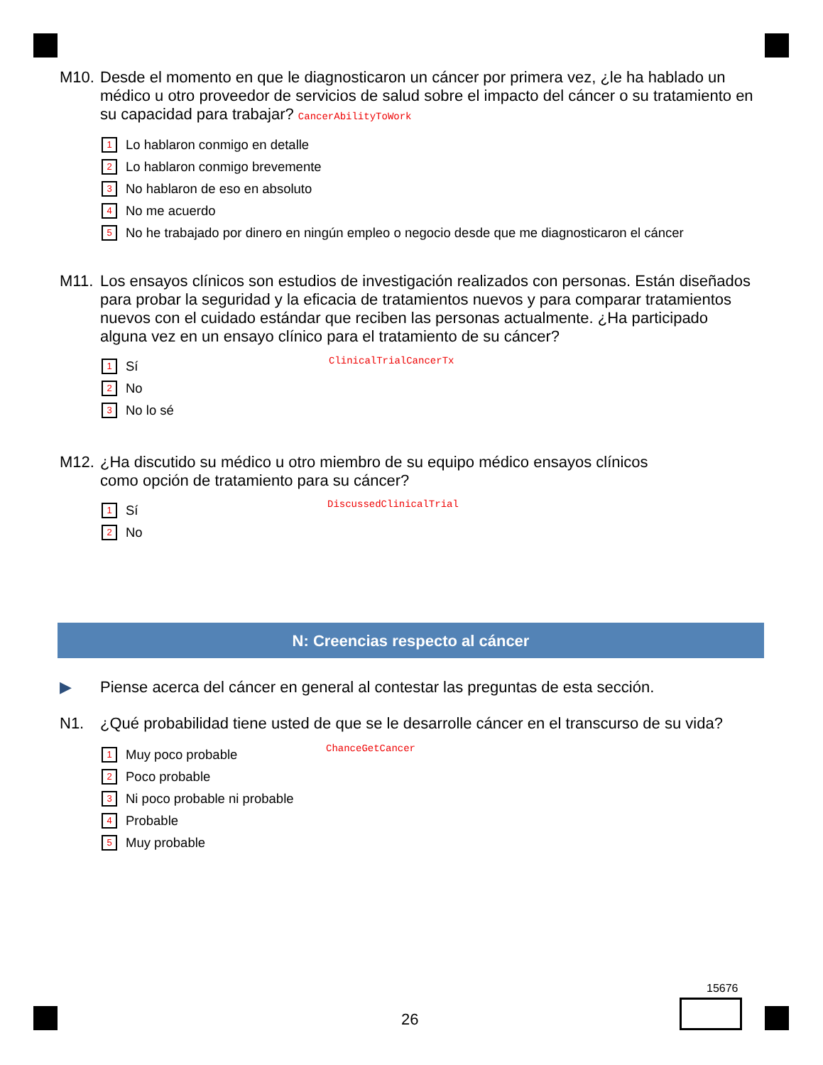M10. Desde el momento en que le diagnosticaron un cáncer por primera vez, ¿le ha hablado un médico u otro proveedor de servicios de salud sobre el impacto del cáncer o su tratamiento en su capacidad para trabajar? CancerAbilityToWork
1 Lo hablaron conmigo en detalle
2 Lo hablaron conmigo brevemente
3 No hablaron de eso en absoluto
4 No me acuerdo
5 No he trabajado por dinero en ningún empleo o negocio desde que me diagnosticaron el cáncer
M11. Los ensayos clínicos son estudios de investigación realizados con personas. Están diseñados para probar la seguridad y la eficacia de tratamientos nuevos y para comparar tratamientos nuevos con el cuidado estándar que reciben las personas actualmente. ¿Ha participado alguna vez en un ensayo clínico para el tratamiento de su cáncer?
ClinicalTrialCancerTx
1 Sí
2 No
3 No lo sé
M12. ¿Ha discutido su médico u otro miembro de su equipo médico ensayos clínicos
como opción de tratamiento para su cáncer?
DiscussedClinicalTrial
1 Sí
2 No
N: Creencias respecto al cáncer
▶ Piense acerca del cáncer en general al contestar las preguntas de esta sección.
N1. ¿Qué probabilidad tiene usted de que se le desarrolle cáncer en el transcurso de su vida?
ChanceGetCancer
1 Muy poco probable
2 Poco probable
3 Ni poco probable ni probable
4 Probable
5 Muy probable
15676
26